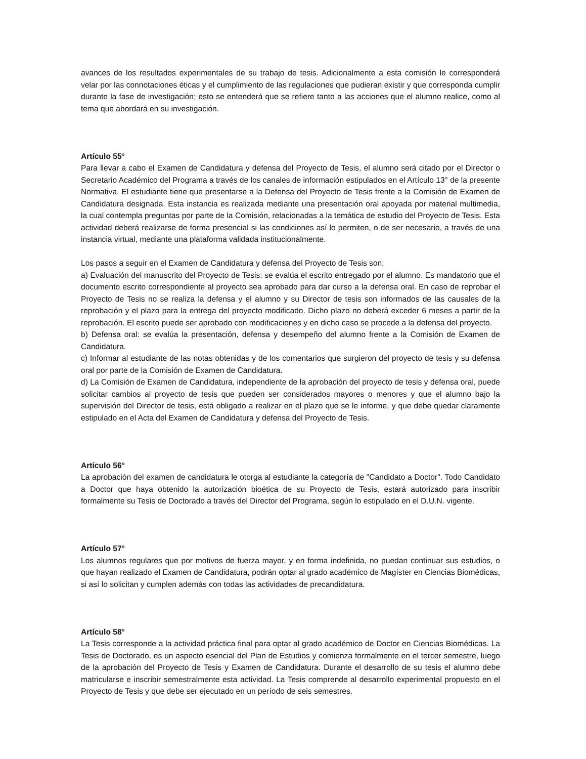avances de los resultados experimentales de su trabajo de tesis. Adicionalmente a esta comisión le corresponderá velar por las connotaciones éticas y el cumplimiento de las regulaciones que pudieran existir y que corresponda cumplir durante la fase de investigación; esto se entenderá que se refiere tanto a las acciones que el alumno realice, como al tema que abordará en su investigación.
Artículo 55°
Para llevar a cabo el Examen de Candidatura y defensa del Proyecto de Tesis, el alumno será citado por el Director o Secretario Académico del Programa a través de los canales de información estipulados en el Artículo 13° de la presente Normativa. El estudiante tiene que presentarse a la Defensa del Proyecto de Tesis frente a la Comisión de Examen de Candidatura designada. Esta instancia es realizada mediante una presentación oral apoyada por material multimedia, la cual contempla preguntas por parte de la Comisión, relacionadas a la temática de estudio del Proyecto de Tesis. Esta actividad deberá realizarse de forma presencial si las condiciones así lo permiten, o de ser necesario, a través de una instancia virtual, mediante una plataforma validada institucionalmente.
Los pasos a seguir en el Examen de Candidatura y defensa del Proyecto de Tesis son:
a) Evaluación del manuscrito del Proyecto de Tesis: se evalúa el escrito entregado por el alumno. Es mandatorio que el documento escrito correspondiente al proyecto sea aprobado para dar curso a la defensa oral. En caso de reprobar el Proyecto de Tesis no se realiza la defensa y el alumno y su Director de tesis son informados de las causales de la reprobación y el plazo para la entrega del proyecto modificado. Dicho plazo no deberá exceder 6 meses a partir de la reprobación. El escrito puede ser aprobado con modificaciones y en dicho caso se procede a la defensa del proyecto.
b) Defensa oral: se evalúa la presentación, defensa y desempeño del alumno frente a la Comisión de Examen de Candidatura.
c) Informar al estudiante de las notas obtenidas y de los comentarios que surgieron del proyecto de tesis y su defensa oral por parte de la Comisión de Examen de Candidatura.
d) La Comisión de Examen de Candidatura, independiente de la aprobación del proyecto de tesis y defensa oral, puede solicitar cambios al proyecto de tesis que pueden ser considerados mayores o menores y que el alumno bajo la supervisión del Director de tesis, está obligado a realizar en el plazo que se le informe, y que debe quedar claramente estipulado en el Acta del Examen de Candidatura y defensa del Proyecto de Tesis.
Artículo 56°
La aprobación del examen de candidatura le otorga al estudiante la categoría de "Candidato a Doctor". Todo Candidato a Doctor que haya obtenido la autorización bioética de su Proyecto de Tesis, estará autorizado para inscribir formalmente su Tesis de Doctorado a través del Director del Programa, según lo estipulado en el D.U.N. vigente.
Artículo 57°
Los alumnos regulares que por motivos de fuerza mayor, y en forma indefinida, no puedan continuar sus estudios, o que hayan realizado el Examen de Candidatura, podrán optar al grado académico de Magíster en Ciencias Biomédicas, si así lo solicitan y cumplen además con todas las actividades de precandidatura.
Artículo 58°
La Tesis corresponde a la actividad práctica final para optar al grado académico de Doctor en Ciencias Biomédicas. La Tesis de Doctorado, es un aspecto esencial del Plan de Estudios y comienza formalmente en el tercer semestre, luego de la aprobación del Proyecto de Tesis y Examen de Candidatura. Durante el desarrollo de su tesis el alumno debe matricularse e inscribir semestralmente esta actividad. La Tesis comprende al desarrollo experimental propuesto en el Proyecto de Tesis y que debe ser ejecutado en un período de seis semestres.